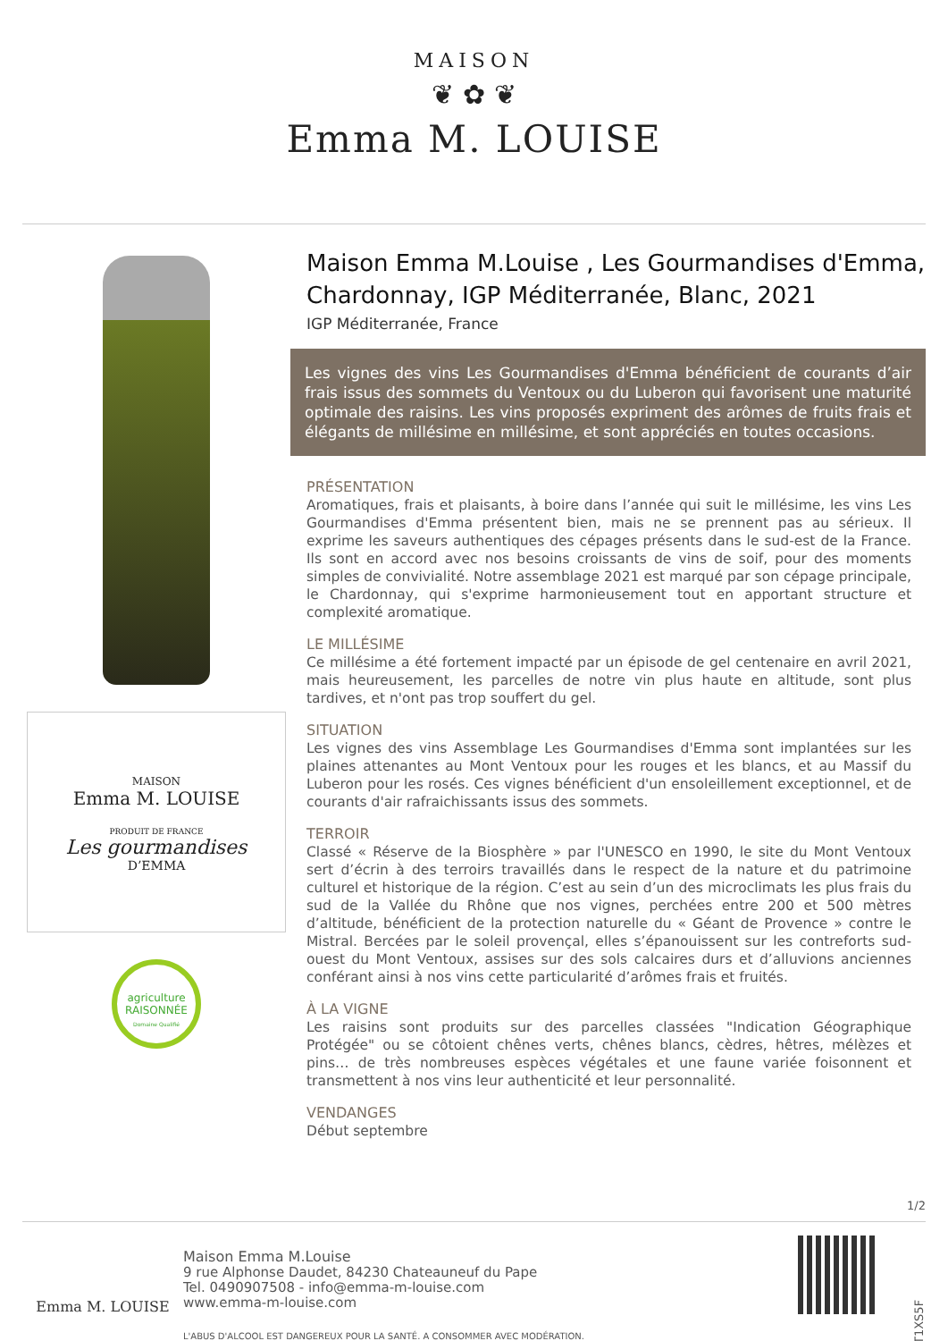MAISON
❦ ✿ ❦
Emma M. LOUISE
MAISON
Emma M. LOUISE
PRODUIT DE FRANCE
Les gourmandises
D’EMMA
agriculture
RAISONNÉE
Domaine Qualifié
Maison Emma M.Louise , Les Gourmandises d'Emma, Chardonnay, IGP Méditerranée, Blanc, 2021
IGP Méditerranée, France
Les vignes des vins Les Gourmandises d'Emma bénéficient de courants d’air frais issus des sommets du Ventoux ou du Luberon qui favorisent une maturité optimale des raisins. Les vins proposés expriment des arômes de fruits frais et élégants de millésime en millésime, et sont appréciés en toutes occasions.
PRÉSENTATION
Aromatiques, frais et plaisants, à boire dans l’année qui suit le millésime, les vins Les Gourmandises d'Emma présentent bien, mais ne se prennent pas au sérieux. Il exprime les saveurs authentiques des cépages présents dans le sud-est de la France. Ils sont en accord avec nos besoins croissants de vins de soif, pour des moments simples de convivialité. Notre assemblage 2021 est marqué par son cépage principale, le Chardonnay, qui s'exprime harmonieusement tout en apportant structure et complexité aromatique.
LE MILLÉSIME
Ce millésime a été fortement impacté par un épisode de gel centenaire en avril 2021, mais heureusement, les parcelles de notre vin plus haute en altitude, sont plus tardives, et n'ont pas trop souffert du gel.
SITUATION
Les vignes des vins Assemblage Les Gourmandises d'Emma sont implantées sur les plaines attenantes au Mont Ventoux pour les rouges et les blancs, et au Massif du Luberon pour les rosés. Ces vignes bénéficient d'un ensoleillement exceptionnel, et de courants d'air rafraichissants issus des sommets.
TERROIR
Classé « Réserve de la Biosphère » par l'UNESCO en 1990, le site du Mont Ventoux sert d’écrin à des terroirs travaillés dans le respect de la nature et du patrimoine culturel et historique de la région. C’est au sein d’un des microclimats les plus frais du sud de la Vallée du Rhône que nos vignes, perchées entre 200 et 500 mètres d’altitude, bénéficient de la protection naturelle du « Géant de Provence » contre le Mistral. Bercées par le soleil provençal, elles s’épanouissent sur les contreforts sud-ouest du Mont Ventoux, assises sur des sols calcaires durs et d’alluvions anciennes conférant ainsi à nos vins cette particularité d’arômes frais et fruités.
À LA VIGNE
Les raisins sont produits sur des parcelles classées "Indication Géographique Protégée" ou se côtoient chênes verts, chênes blancs, cèdres, hêtres, mélèzes et pins… de très nombreuses espèces végétales et une faune variée foisonnent et transmettent à nos vins leur authenticité et leur personnalité.
VENDANGES
Début septembre
1/2
Emma M. LOUISE
Maison Emma M.Louise
9 rue Alphonse Daudet, 84230 Chateauneuf du Pape
Tel. 0490907508 - info@emma-m-louise.com
www.emma-m-louise.com
L'ABUS D'ALCOOL EST DANGEREUX POUR LA SANTÉ. A CONSOMMER AVEC MODÉRATION.
T1XS5F